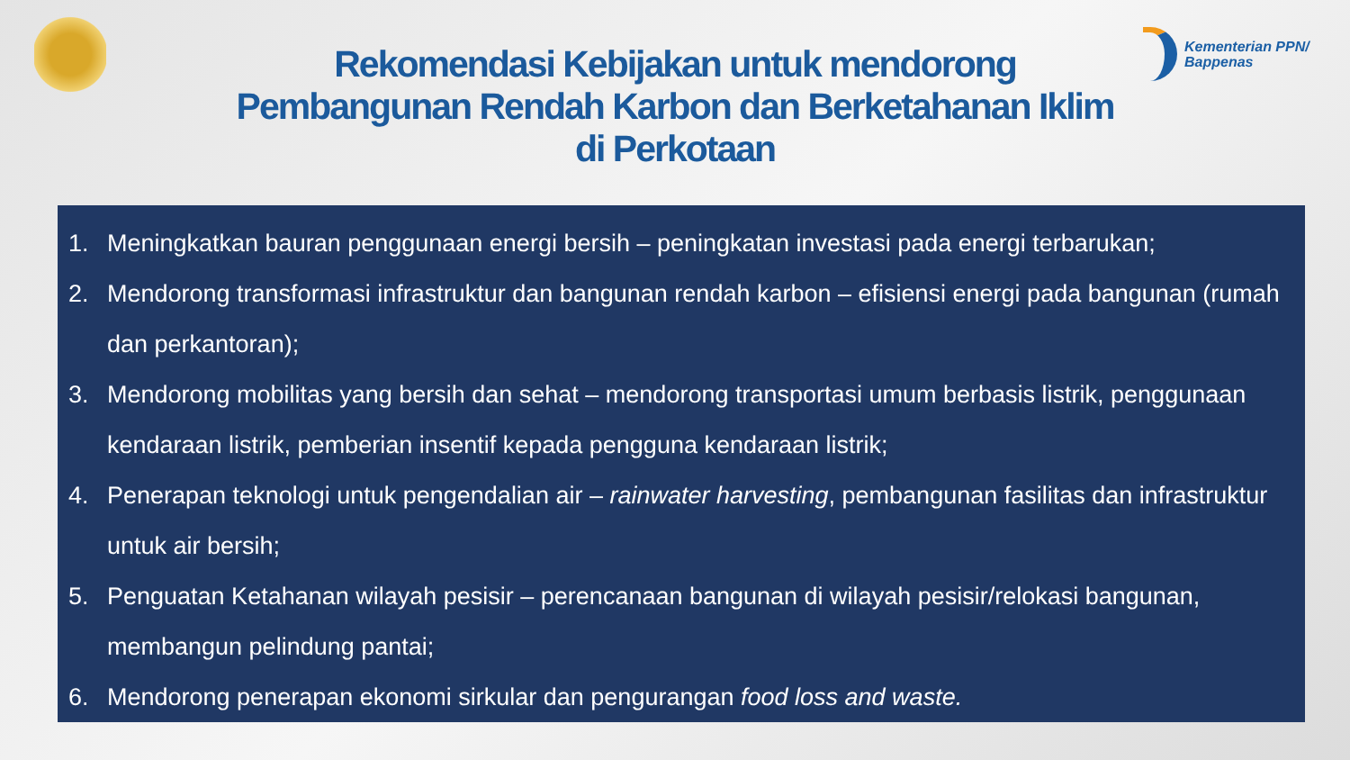Kementerian PPN/
Bappenas
Rekomendasi Kebijakan untuk mendorong
Pembangunan Rendah Karbon dan Berketahanan Iklim
di Perkotaan
1. Meningkatkan bauran penggunaan energi bersih – peningkatan investasi pada energi terbarukan;
2. Mendorong transformasi infrastruktur dan bangunan rendah karbon – efisiensi energi pada bangunan (rumah dan perkantoran);
3. Mendorong mobilitas yang bersih dan sehat – mendorong transportasi umum berbasis listrik, penggunaan kendaraan listrik, pemberian insentif kepada pengguna kendaraan listrik;
4. Penerapan teknologi untuk pengendalian air – rainwater harvesting, pembangunan fasilitas dan infrastruktur untuk air bersih;
5. Penguatan Ketahanan wilayah pesisir – perencanaan bangunan di wilayah pesisir/relokasi bangunan, membangun pelindung pantai;
6. Mendorong penerapan ekonomi sirkular dan pengurangan food loss and waste.